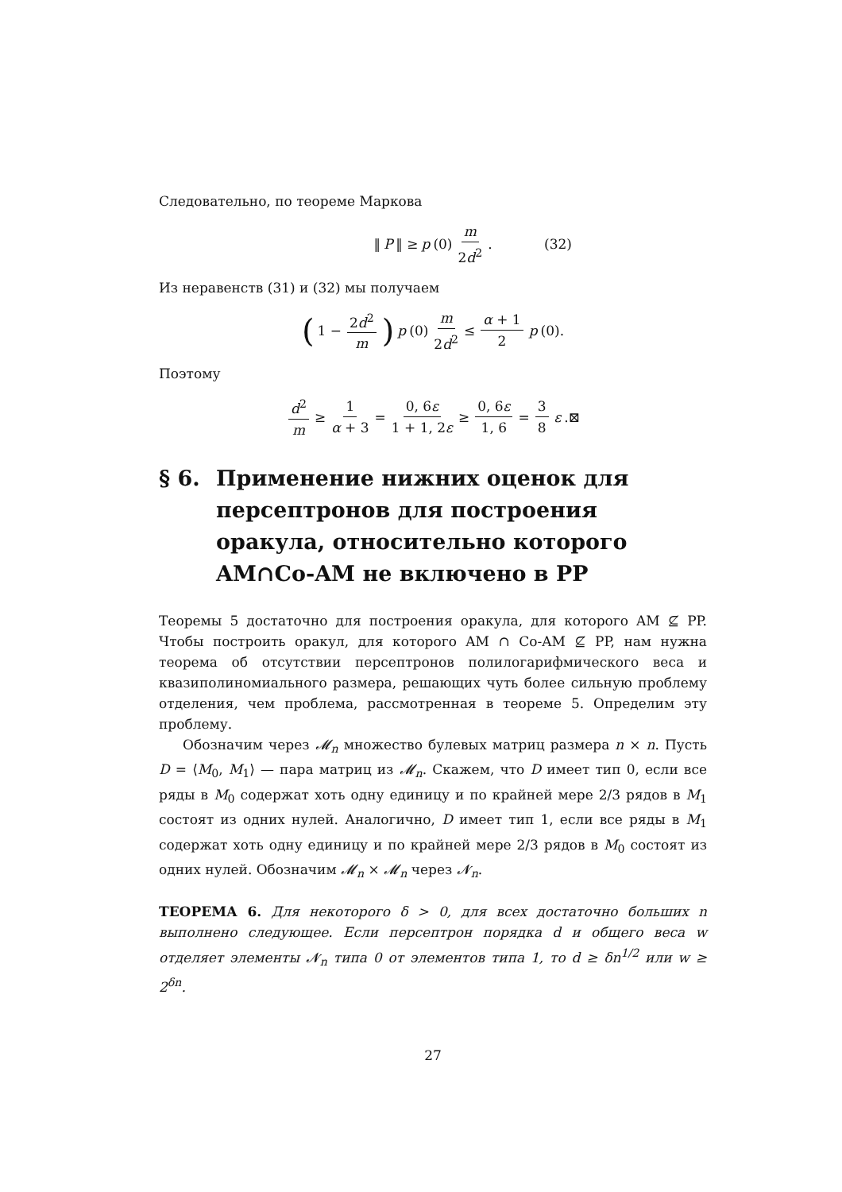Следовательно, по теореме Маркова
‖ P ‖ ≥ p (0) m 2d<sup>2</sup>. (32)
Из неравенств (31) и (32) мы получаем
(1 − 2d<sup>2</sup> m) p (0) m 2d<sup>2</sup> ≤ α + 1 2 p (0).
Поэтому
d<sup>2</sup> m ≥ 1 α + 3 = 0, 6ε 1 + 1, 2ε ≥ 0, 6ε 1, 6 = 3 8 ε.⊠
§ 6. Применение нижних оценок для персептронов для построения оракула, относительно которого AM∩Co-AM не включено в PP
Теоремы 5 достаточно для построения оракула, для которого AM ⊈ PP. Чтобы построить оракул, для которого AM ∩ Co-AM ⊈ PP, нам нужна теорема об отсутствии персептронов полилогарифмического веса и квазиполиномиального размера, решающих чуть более сильную проблему отделения, чем проблема, рассмотренная в теореме 5. Определим эту проблему.
Обозначим через 𝓜<sub>n</sub> множество булевых матриц размера n × n. Пусть D = ⟨M<sub>0</sub>, M<sub>1</sub>⟩ — пара матриц из 𝓜<sub>n</sub>. Скажем, что D имеет тип 0, если все ряды в M<sub>0</sub> содержат хоть одну единицу и по крайней мере 2/3 рядов в M<sub>1</sub> состоят из одних нулей. Аналогично, D имеет тип 1, если все ряды в M<sub>1</sub> содержат хоть одну единицу и по крайней мере 2/3 рядов в M<sub>0</sub> состоят из одних нулей. Обозначим 𝓜<sub>n</sub> × 𝓜<sub>n</sub> через 𝓝<sub>n</sub>.
ТЕОРЕМА 6. Для некоторого δ > 0, для всех достаточно больших n выполнено следующее. Если персептрон порядка d и общего веса w отделяет элементы 𝓝<sub>n</sub> типа 0 от элементов типа 1, то d ≥ δn<sup>1/2</sup> или w ≥ 2<sup>δn</sup>.
27